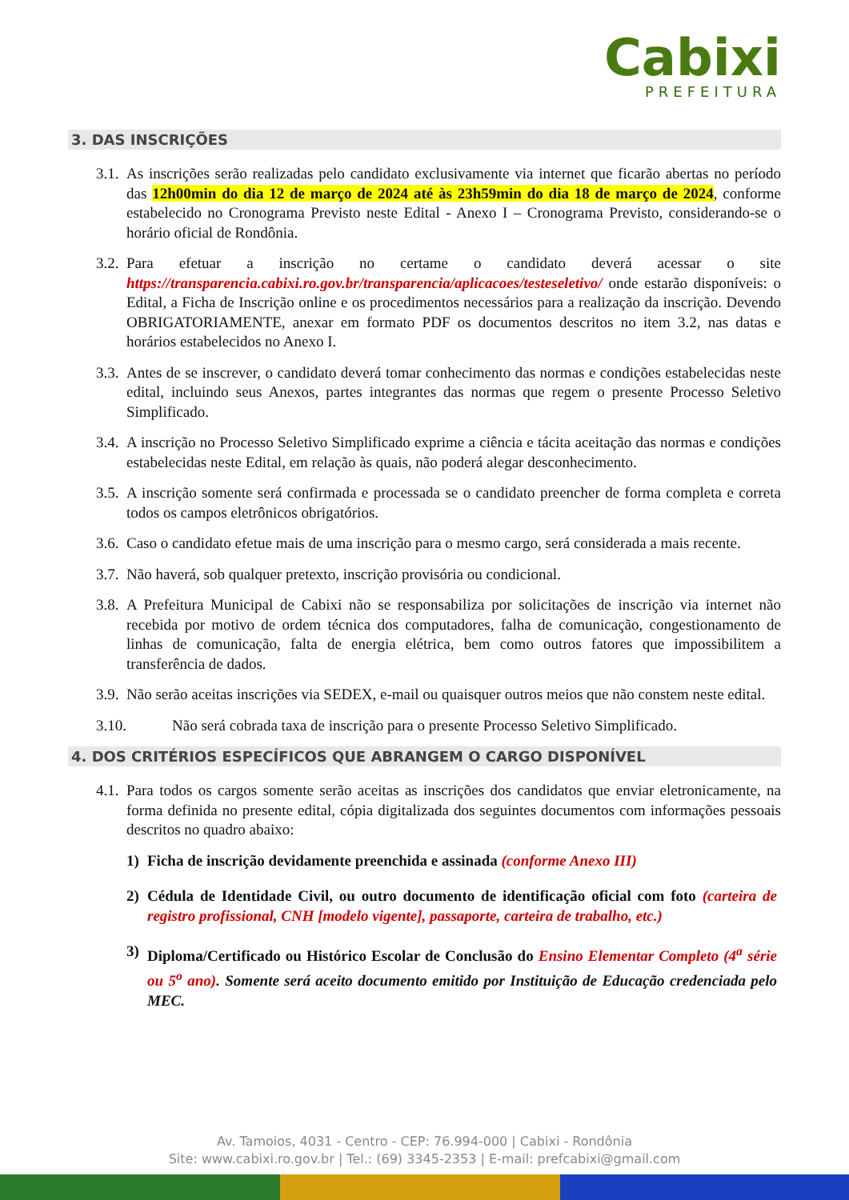Cabixi
PREFEITURA
3. DAS INSCRIÇÕES
3.1.
As inscrições serão realizadas pelo candidato exclusivamente via internet que ficarão abertas no período das 12h00min do dia 12 de março de 2024 até às 23h59min do dia 18 de março de 2024, conforme estabelecido no Cronograma Previsto neste Edital - Anexo I – Cronograma Previsto, considerando-se o horário oficial de Rondônia.
3.2.
Para efetuar a inscrição no certame o candidato deverá acessar o site https://transparencia.cabixi.ro.gov.br/transparencia/aplicacoes/testeseletivo/ onde estarão disponíveis: o Edital, a Ficha de Inscrição online e os procedimentos necessários para a realização da inscrição. Devendo OBRIGATORIAMENTE, anexar em formato PDF os documentos descritos no item 3.2, nas datas e horários estabelecidos no Anexo I.
3.3.
Antes de se inscrever, o candidato deverá tomar conhecimento das normas e condições estabelecidas neste edital, incluindo seus Anexos, partes integrantes das normas que regem o presente Processo Seletivo Simplificado.
3.4.
A inscrição no Processo Seletivo Simplificado exprime a ciência e tácita aceitação das normas e condições estabelecidas neste Edital, em relação às quais, não poderá alegar desconhecimento.
3.5.
A inscrição somente será confirmada e processada se o candidato preencher de forma completa e correta todos os campos eletrônicos obrigatórios.
3.6.
Caso o candidato efetue mais de uma inscrição para o mesmo cargo, será considerada a mais recente.
3.7.
Não haverá, sob qualquer pretexto, inscrição provisória ou condicional.
3.8.
A Prefeitura Municipal de Cabixi não se responsabiliza por solicitações de inscrição via internet não recebida por motivo de ordem técnica dos computadores, falha de comunicação, congestionamento de linhas de comunicação, falta de energia elétrica, bem como outros fatores que impossibilitem a transferência de dados.
3.9.
Não serão aceitas inscrições via SEDEX, e-mail ou quaisquer outros meios que não constem neste edital.
3.10. Não será cobrada taxa de inscrição para o presente Processo Seletivo Simplificado.
4. DOS CRITÉRIOS ESPECÍFICOS QUE ABRANGEM O CARGO DISPONÍVEL
4.1.
Para todos os cargos somente serão aceitas as inscrições dos candidatos que enviar eletronicamente, na forma definida no presente edital, cópia digitalizada dos seguintes documentos com informações pessoais descritos no quadro abaixo:
1) Ficha de inscrição devidamente preenchida e assinada (conforme Anexo III)
2) Cédula de Identidade Civil, ou outro documento de identificação oficial com foto (carteira de registro profissional, CNH [modelo vigente], passaporte, carteira de trabalho, etc.)
3) Diploma/Certificado ou Histórico Escolar de Conclusão do Ensino Elementar Completo (4<sup>a</sup> série ou 5<sup>o</sup> ano). Somente será aceito documento emitido por Instituição de Educação credenciada pelo MEC.
Av. Tamoios, 4031 - Centro - CEP: 76.994-000 | Cabixi - Rondônia
Site: www.cabixi.ro.gov.br | Tel.: (69) 3345-2353 | E-mail: prefcabixi@gmail.com